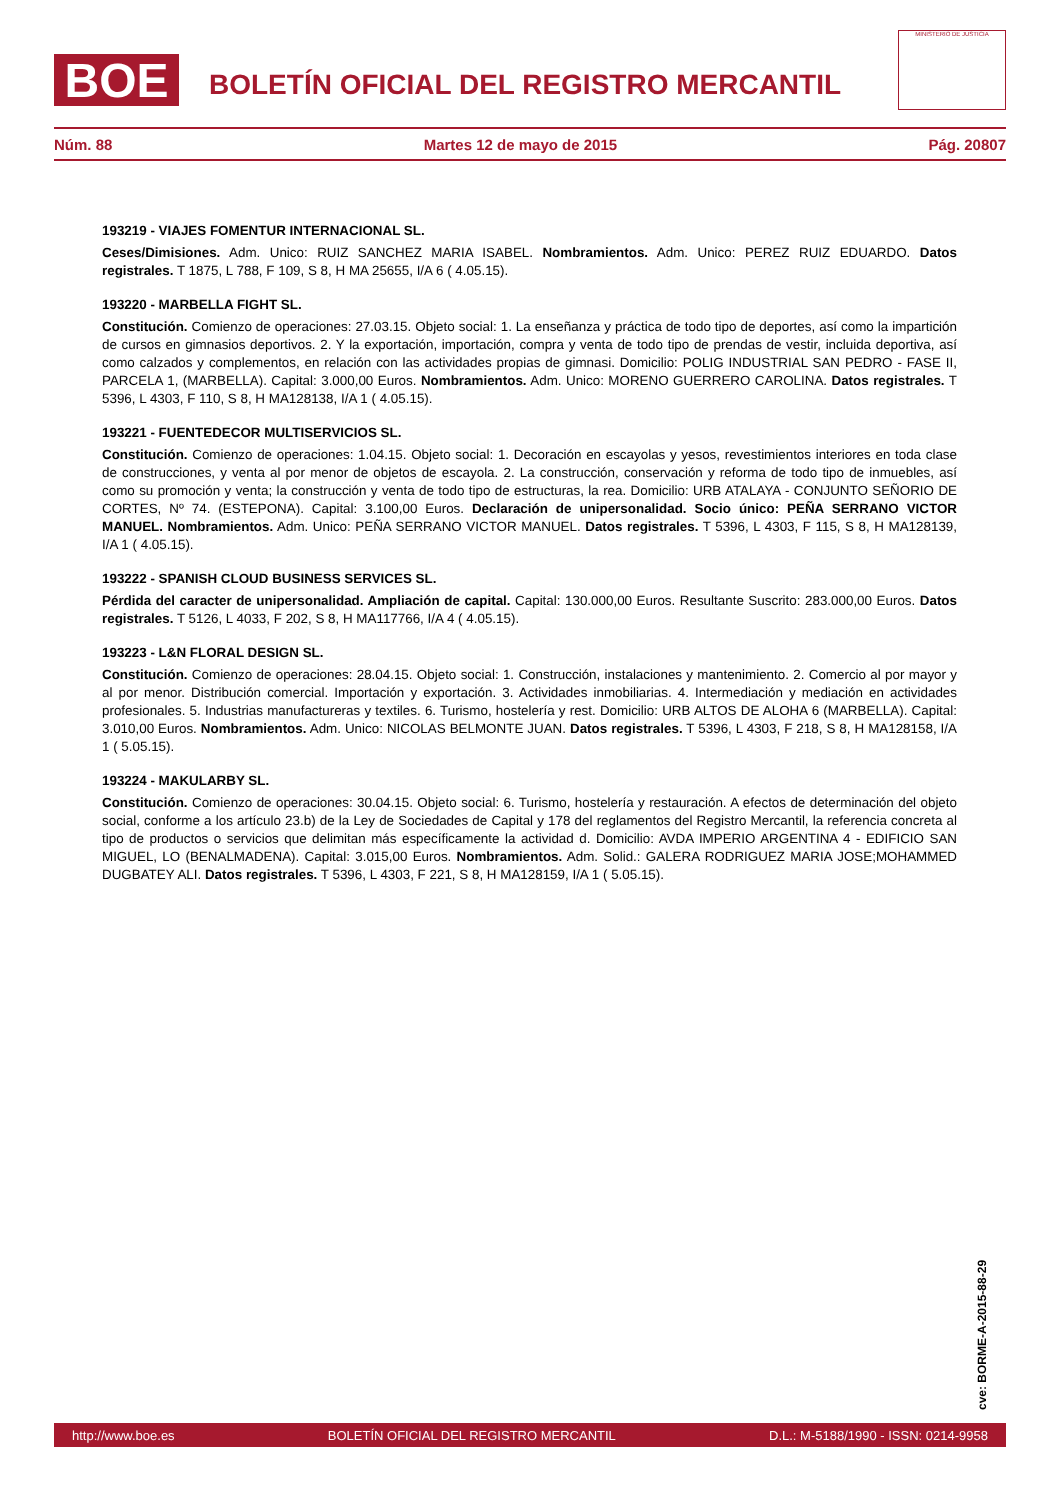BOE
BOLETÍN OFICIAL DEL REGISTRO MERCANTIL
MINISTERIO DE JUSTICIA
Núm. 88 Martes 12 de mayo de 2015 Pág. 20807
193219 - VIAJES FOMENTUR INTERNACIONAL SL.
Ceses/Dimisiones. Adm. Unico: RUIZ SANCHEZ MARIA ISABEL. Nombramientos. Adm. Unico: PEREZ RUIZ EDUARDO. Datos registrales. T 1875, L 788, F 109, S 8, H MA 25655, I/A 6 ( 4.05.15).
193220 - MARBELLA FIGHT SL.
Constitución. Comienzo de operaciones: 27.03.15. Objeto social: 1. La enseñanza y práctica de todo tipo de deportes, así como la impartición de cursos en gimnasios deportivos. 2. Y la exportación, importación, compra y venta de todo tipo de prendas de vestir, incluida deportiva, así como calzados y complementos, en relación con las actividades propias de gimnasi. Domicilio: POLIG INDUSTRIAL SAN PEDRO - FASE II, PARCELA 1, (MARBELLA). Capital: 3.000,00 Euros. Nombramientos. Adm. Unico: MORENO GUERRERO CAROLINA. Datos registrales. T 5396, L 4303, F 110, S 8, H MA128138, I/A 1 ( 4.05.15).
193221 - FUENTEDECOR MULTISERVICIOS SL.
Constitución. Comienzo de operaciones: 1.04.15. Objeto social: 1. Decoración en escayolas y yesos, revestimientos interiores en toda clase de construcciones, y venta al por menor de objetos de escayola. 2. La construcción, conservación y reforma de todo tipo de inmuebles, así como su promoción y venta; la construcción y venta de todo tipo de estructuras, la rea. Domicilio: URB ATALAYA - CONJUNTO SEÑORIO DE CORTES, Nº 74. (ESTEPONA). Capital: 3.100,00 Euros. Declaración de unipersonalidad. Socio único: PEÑA SERRANO VICTOR MANUEL. Nombramientos. Adm. Unico: PEÑA SERRANO VICTOR MANUEL. Datos registrales. T 5396, L 4303, F 115, S 8, H MA128139, I/A 1 ( 4.05.15).
193222 - SPANISH CLOUD BUSINESS SERVICES SL.
Pérdida del caracter de unipersonalidad. Ampliación de capital. Capital: 130.000,00 Euros. Resultante Suscrito: 283.000,00 Euros. Datos registrales. T 5126, L 4033, F 202, S 8, H MA117766, I/A 4 ( 4.05.15).
193223 - L&N FLORAL DESIGN SL.
Constitución. Comienzo de operaciones: 28.04.15. Objeto social: 1. Construcción, instalaciones y mantenimiento. 2. Comercio al por mayor y al por menor. Distribución comercial. Importación y exportación. 3. Actividades inmobiliarias. 4. Intermediación y mediación en actividades profesionales. 5. Industrias manufactureras y textiles. 6. Turismo, hostelería y rest. Domicilio: URB ALTOS DE ALOHA 6 (MARBELLA). Capital: 3.010,00 Euros. Nombramientos. Adm. Unico: NICOLAS BELMONTE JUAN. Datos registrales. T 5396, L 4303, F 218, S 8, H MA128158, I/A 1 ( 5.05.15).
193224 - MAKULARBY SL.
Constitución. Comienzo de operaciones: 30.04.15. Objeto social: 6. Turismo, hostelería y restauración. A efectos de determinación del objeto social, conforme a los artículo 23.b) de la Ley de Sociedades de Capital y 178 del reglamentos del Registro Mercantil, la referencia concreta al tipo de productos o servicios que delimitan más específicamente la actividad d. Domicilio: AVDA IMPERIO ARGENTINA 4 - EDIFICIO SAN MIGUEL, LO (BENALMADENA). Capital: 3.015,00 Euros. Nombramientos. Adm. Solid.: GALERA RODRIGUEZ MARIA JOSE;MOHAMMED DUGBATEY ALI. Datos registrales. T 5396, L 4303, F 221, S 8, H MA128159, I/A 1 ( 5.05.15).
cve: BORME-A-2015-88-29
http://www.boe.es BOLETÍN OFICIAL DEL REGISTRO MERCANTIL D.L.: M-5188/1990 - ISSN: 0214-9958